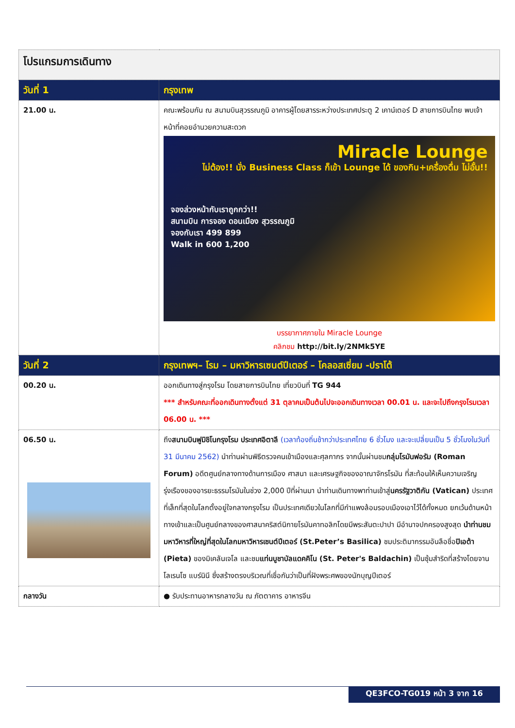| โปรแกรมการเดินทาง | |
| วันที่ 1 | กรุงเทพ |
| 21.00 น. | คณะพร้อมกัน ณ สนามบินสุวรรณภูมิ อาคารผู้โดยสารระหว่างประเทศประตู 2 เคาน์เตอร์ D สายการบินไทย พบเจ้าหน้าที่คอยอำนวยความสะดวก Miracle Lounge ไม่ต้อง!! นั่ง Business Class ก็เข้า Lounge ได้ ของกิน+เครื่องดื่ม ไม่อั้น!! จองล่วงหน้ากับเราถูกกว่า!! สนามบิน การจอง ดอนเมือง สุวรรณภูมิ จองกับเรา 499 899 Walk in 600 1,200 บรรยากาศภายใน Miracle Lounge คลิกชม http://bit.ly/2NMk5YE |
| วันที่ 2 | กรุงเทพฯ– โรม – มหาวิหารเซนต์ปีเตอร์ – โคลอสเซี่ยม -ปราโต้ |
| 00.20 น. | ออกเดินทางสู่กรุงโรม โดยสายการบินไทย เที่ยวบินที่ TG 944 *** สำหรับคณะที่ออกเดินทางตั้งแต่ 31 ตุลาคมเป็นต้นไปจะออกเดินทางเวลา 00.01 น. และจะไปถึงกรุงโรมเวลา 06.00 น. *** |
| 06.50 น. | ถึง สนามบินฟูมิชิโนกรุงโรม ประเทศอิตาลี (เวลาท้องถิ่นช้ากว่าประเทศไทย 6 ชั่วโมง และจะเปลี่ยนเป็น 5 ชั่วโมงในวันที่ 31 มีนาคม 2562) นำท่านผ่านพิธีตรวจคนเข้าเมืองและศุลกากร จากนั้นผ่านชม กลุ่มโรมันฟอรัม (Roman Forum) อดีตศูนย์กลางทางด้านการเมือง ศาสนา และเศรษฐกิจของอาณาจักรโรมัน ที่สะท้อนให้เห็นความเจริญรุ่งเรืองของอารยะธรรมโรมันในช่วง 2,000 ปีที่ผ่านมา นำท่านเดินทางพาท่านเข้าสู่ นครรัฐวาติกัน (Vatican) ประเทศที่เล็กที่สุดในโลกตั้งอยู่ใจกลางกรุงโรม เป็นประเทศเดียวในโลกที่มีกำแพงล้อมรอบเมืองเอาไว้ได้ทั้งหมด ยกเว้นด้านหน้าทางเข้าและเป็นศูนย์กลางของศาสนาคริสต์นิกายโรมันคาทอลิกโดยมีพระสันตะปาปา มีอำนาจปกครองสูงสุด นำท่านชมมหาวิหารที่ใหญ่ที่สุดในโลกมหาวิหารเซนต์ปีเตอร์ (St.Peter’s Basilica) ชมประติมากรรมอันลือชื่อ ปิเอต้า (Pieta) ของมิเคลันเจโล และชม แท่นบูชาบัลแดคคิโน (St. Peter's Baldachin) เป็นซุ้มสำริดที่สร้างโดยจานโลเรนโซ แบร์นินี ซึ่งสร้างตรงบริเวณที่เชื่อกันว่าเป็นที่ฝังพระศพของนักบุญปีเตอร์ |
| กลางวัน | ● รับประทานอาหารกลางวัน ณ ภัตตาคาร อาหารจีน |
QE3FCO-TG019 หน้า 3 จาก 16